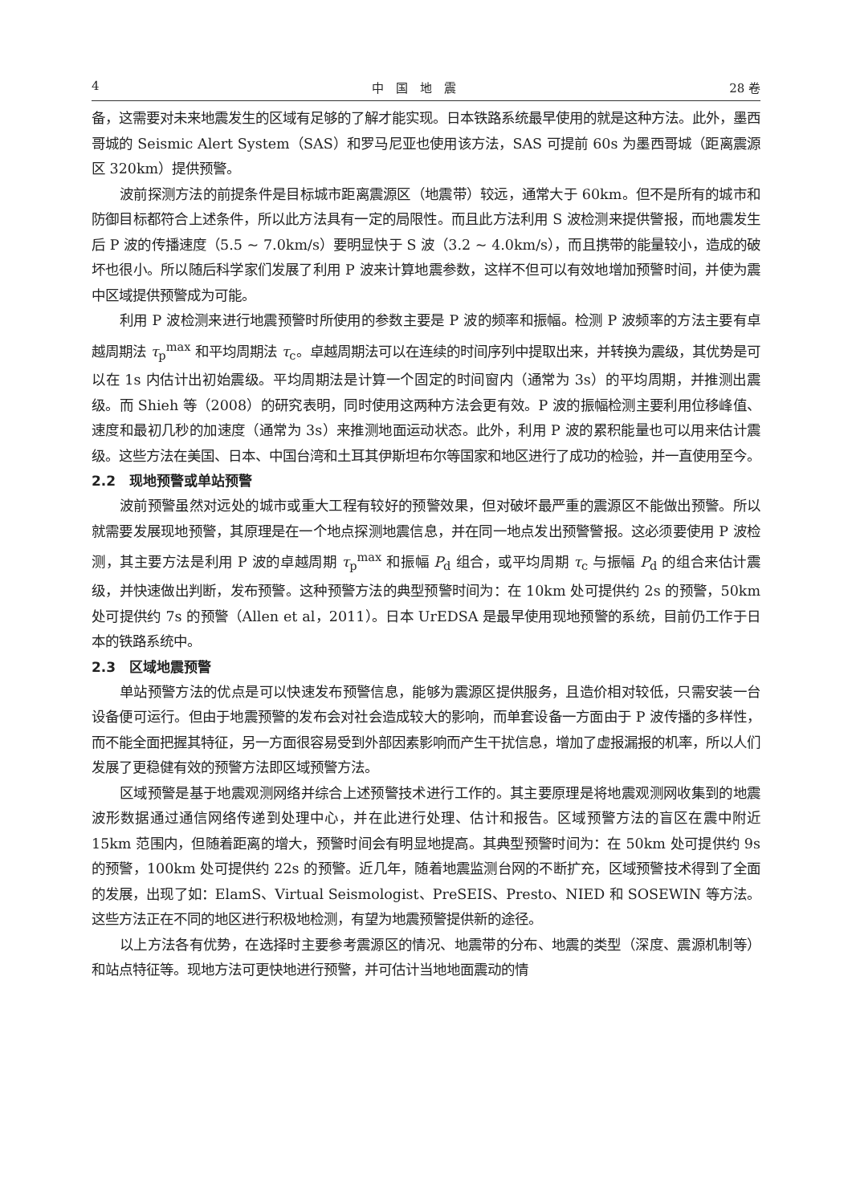4 中　国　地　震 28 卷
备，这需要对未来地震发生的区域有足够的了解才能实现。日本铁路系统最早使用的就是这种方法。此外，墨西哥城的 Seismic Alert System（SAS）和罗马尼亚也使用该方法，SAS 可提前 60s 为墨西哥城（距离震源区 320km）提供预警。
波前探测方法的前提条件是目标城市距离震源区（地震带）较远，通常大于 60km。但不是所有的城市和防御目标都符合上述条件，所以此方法具有一定的局限性。而且此方法利用 S 波检测来提供警报，而地震发生后 P 波的传播速度（5.5 ~ 7.0km/s）要明显快于 S 波（3.2 ~ 4.0km/s），而且携带的能量较小，造成的破坏也很小。所以随后科学家们发展了利用 P 波来计算地震参数，这样不但可以有效地增加预警时间，并使为震中区域提供预警成为可能。
利用 P 波检测来进行地震预警时所使用的参数主要是 P 波的频率和振幅。检测 P 波频率的方法主要有卓越周期法 τ<sub>p</sub><sup>max</sup> 和平均周期法 τ<sub>c</sub>。卓越周期法可以在连续的时间序列中提取出来，并转换为震级，其优势是可以在 1s 内估计出初始震级。平均周期法是计算一个固定的时间窗内（通常为 3s）的平均周期，并推测出震级。而 Shieh 等（2008）的研究表明，同时使用这两种方法会更有效。P 波的振幅检测主要利用位移峰值、速度和最初几秒的加速度（通常为 3s）来推测地面运动状态。此外，利用 P 波的累积能量也可以用来估计震级。这些方法在美国、日本、中国台湾和土耳其伊斯坦布尔等国家和地区进行了成功的检验，并一直使用至今。
2.2　现地预警或单站预警
波前预警虽然对远处的城市或重大工程有较好的预警效果，但对破坏最严重的震源区不能做出预警。所以就需要发展现地预警，其原理是在一个地点探测地震信息，并在同一地点发出预警警报。这必须要使用 P 波检测，其主要方法是利用 P 波的卓越周期 τ<sub>p</sub><sup>max</sup> 和振幅 P<sub>d</sub> 组合，或平均周期 τ<sub>c</sub> 与振幅 P<sub>d</sub> 的组合来估计震级，并快速做出判断，发布预警。这种预警方法的典型预警时间为：在 10km 处可提供约 2s 的预警，50km 处可提供约 7s 的预警（Allen et al，2011）。日本 UrEDSA 是最早使用现地预警的系统，目前仍工作于日本的铁路系统中。
2.3　区域地震预警
单站预警方法的优点是可以快速发布预警信息，能够为震源区提供服务，且造价相对较低，只需安装一台设备便可运行。但由于地震预警的发布会对社会造成较大的影响，而单套设备一方面由于 P 波传播的多样性，而不能全面把握其特征，另一方面很容易受到外部因素影响而产生干扰信息，增加了虚报漏报的机率，所以人们发展了更稳健有效的预警方法即区域预警方法。
区域预警是基于地震观测网络并综合上述预警技术进行工作的。其主要原理是将地震观测网收集到的地震波形数据通过通信网络传递到处理中心，并在此进行处理、估计和报告。区域预警方法的盲区在震中附近 15km 范围内，但随着距离的增大，预警时间会有明显地提高。其典型预警时间为：在 50km 处可提供约 9s 的预警，100km 处可提供约 22s 的预警。近几年，随着地震监测台网的不断扩充，区域预警技术得到了全面的发展，出现了如：ElamS、Virtual Seismologist、PreSEIS、Presto、NIED 和 SOSEWIN 等方法。这些方法正在不同的地区进行积极地检测，有望为地震预警提供新的途径。
以上方法各有优势，在选择时主要参考震源区的情况、地震带的分布、地震的类型（深度、震源机制等）和站点特征等。现地方法可更快地进行预警，并可估计当地地面震动的情